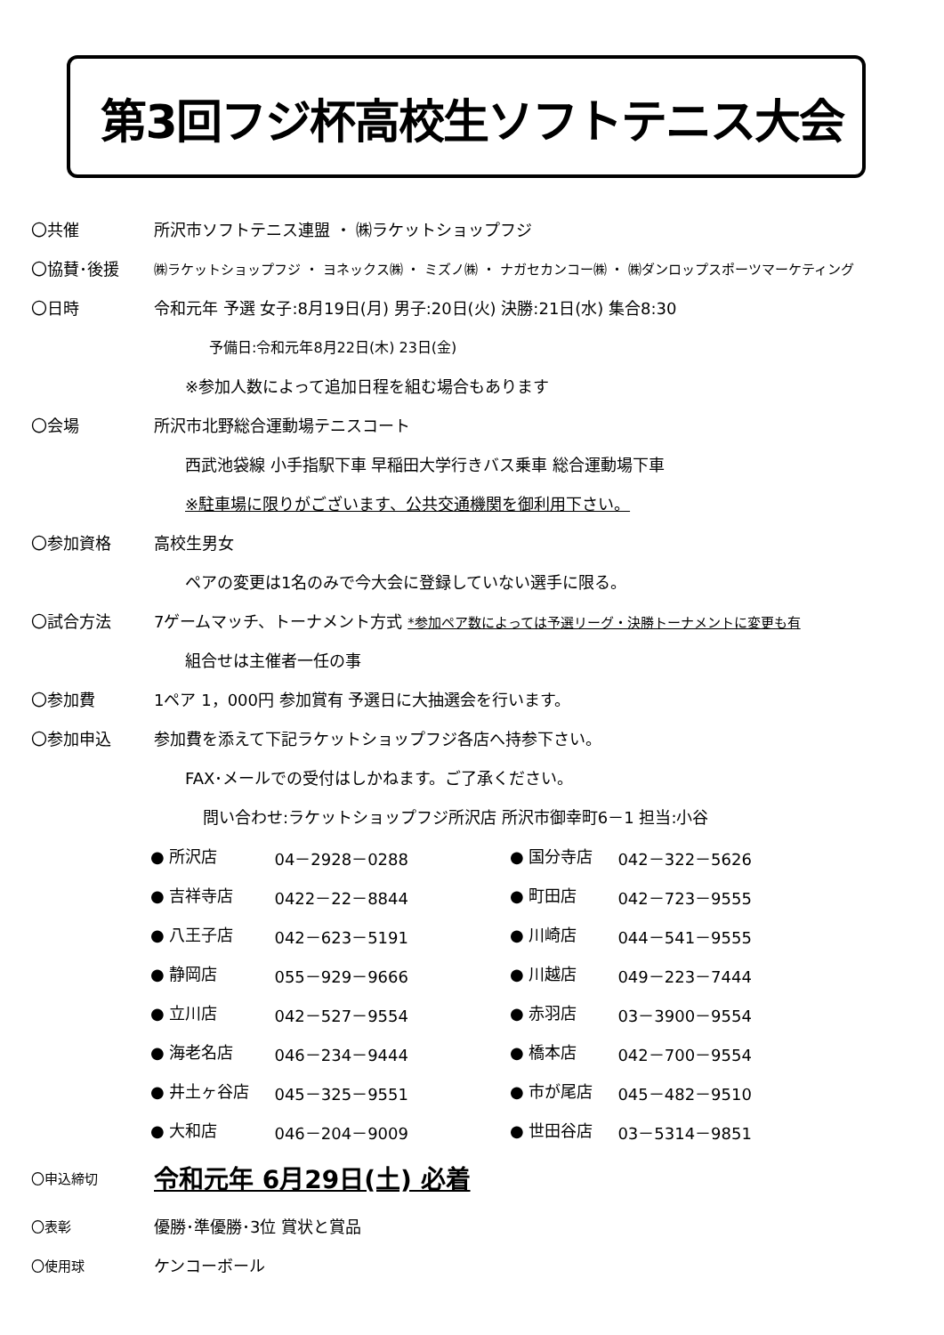第3回フジ杯高校生ソフトテニス大会
〇共催 所沢市ソフトテニス連盟 ・ ㈱ラケットショップフジ
〇協賛･後援 ㈱ラケットショップフジ ・ ヨネックス㈱ ・ ミズノ㈱ ・ ナガセカンコー㈱ ・ ㈱ダンロップスポーツマーケティング
〇日時 令和元年 予選 女子:8月19日(月) 男子:20日(火) 決勝:21日(水) 集合8:30
予備日:令和元年8月22日(木) 23日(金)
※参加人数によって追加日程を組む場合もあります
〇会場 所沢市北野総合運動場テニスコート
西武池袋線 小手指駅下車 早稲田大学行きバス乗車 総合運動場下車
※駐車場に限りがございます、公共交通機関を御利用下さい。
〇参加資格 高校生男女
ペアの変更は1名のみで今大会に登録していない選手に限る。
〇試合方法 7ゲームマッチ、トーナメント方式 *参加ペア数によっては予選リーグ・決勝トーナメントに変更も有
組合せは主催者一任の事
〇参加費 1ペア 1，000円 参加賞有 予選日に大抽選会を行います。
〇参加申込 参加費を添えて下記ラケットショップフジ各店へ持参下さい。
FAX･メールでの受付はしかねます。ご了承ください。
問い合わせ:ラケットショップフジ所沢店 所沢市御幸町6－1 担当:小谷
| ● 所沢店 | 04－2928－0288 | ● 国分寺店 | 042－322－5626 |
| ● 吉祥寺店 | 0422－22－8844 | ● 町田店 | 042－723－9555 |
| ● 八王子店 | 042－623－5191 | ● 川崎店 | 044－541－9555 |
| ● 静岡店 | 055－929－9666 | ● 川越店 | 049－223－7444 |
| ● 立川店 | 042－527－9554 | ● 赤羽店 | 03－3900－9554 |
| ● 海老名店 | 046－234－9444 | ● 橋本店 | 042－700－9554 |
| ● 井土ヶ谷店 | 045－325－9551 | ● 市が尾店 | 045－482－9510 |
| ● 大和店 | 046－204－9009 | ● 世田谷店 | 03－5314－9851 |
〇申込締切 令和元年 6月29日(土) 必着
〇表彰 優勝･準優勝･3位 賞状と賞品
〇使用球 ケンコーボール